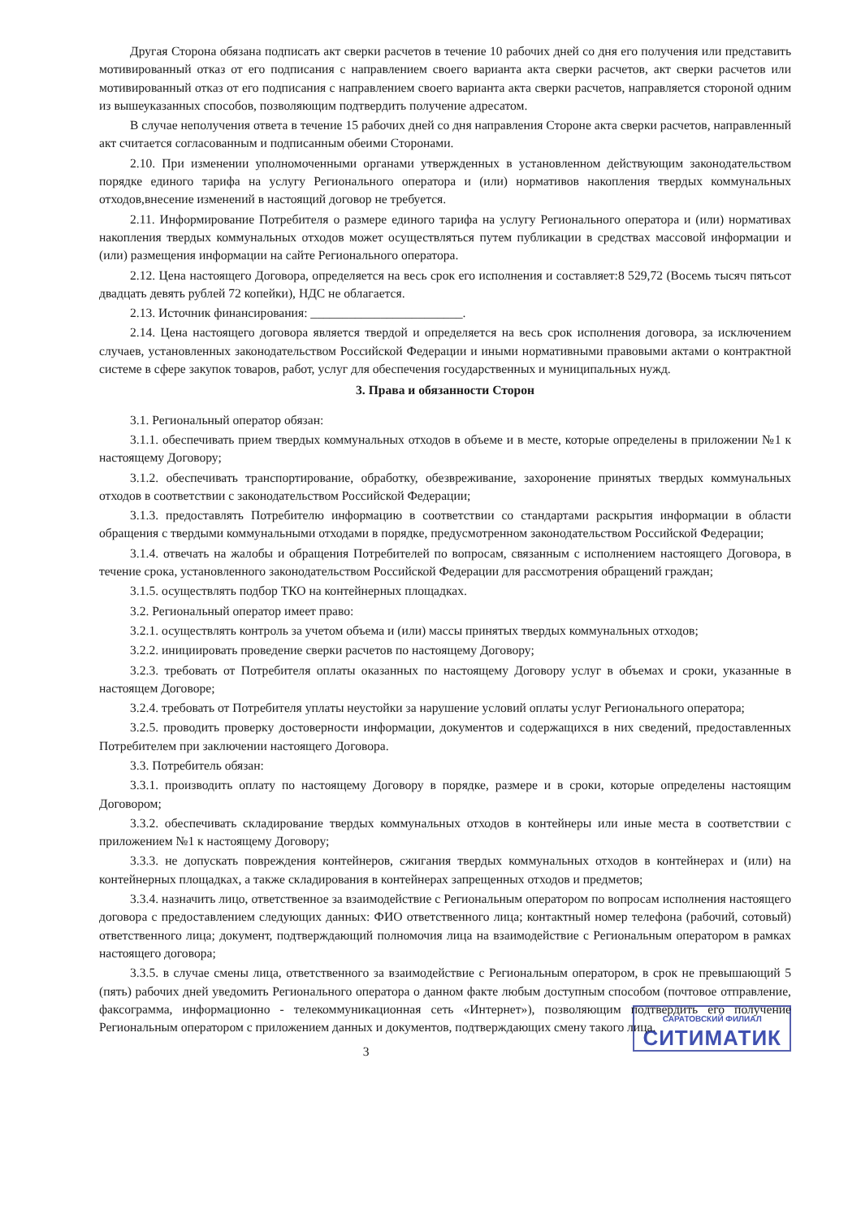Другая Сторона обязана подписать акт сверки расчетов в течение 10 рабочих дней со дня его получения или представить мотивированный отказ от его подписания с направлением своего варианта акта сверки расчетов, акт сверки расчетов или мотивированный отказ от его подписания с направлением своего варианта акта сверки расчетов, направляется стороной одним из вышеуказанных способов, позволяющим подтвердить получение адресатом.
В случае неполучения ответа в течение 15 рабочих дней со дня направления Стороне акта сверки расчетов, направленный акт считается согласованным и подписанным обеими Сторонами.
2.10. При изменении уполномоченными органами утвержденных в установленном действующим законодательством порядке единого тарифа на услугу Регионального оператора и (или) нормативов накопления твердых коммунальных отходов,внесение изменений в настоящий договор не требуется.
2.11. Информирование Потребителя о размере единого тарифа на услугу Регионального оператора и (или) нормативах накопления твердых коммунальных отходов может осуществляться путем публикации в средствах массовой информации и (или) размещения информации на сайте Регионального оператора.
2.12. Цена настоящего Договора, определяется на весь срок его исполнения и составляет:8 529,72 (Восемь тысяч пятьсот двадцать девять рублей 72 копейки), НДС не облагается.
2.13. Источник финансирования: ________________________.
2.14. Цена настоящего договора является твердой и определяется на весь срок исполнения договора, за исключением случаев, установленных законодательством Российской Федерации и иными нормативными правовыми актами о контрактной системе в сфере закупок товаров, работ, услуг для обеспечения государственных и муниципальных нужд.
3. Права и обязанности Сторон
3.1. Региональный оператор обязан:
3.1.1. обеспечивать прием твердых коммунальных отходов в объеме и в месте, которые определены в приложении №1 к настоящему Договору;
3.1.2. обеспечивать транспортирование, обработку, обезвреживание, захоронение принятых твердых коммунальных отходов в соответствии с законодательством Российской Федерации;
3.1.3. предоставлять Потребителю информацию в соответствии со стандартами раскрытия информации в области обращения с твердыми коммунальными отходами в порядке, предусмотренном законодательством Российской Федерации;
3.1.4. отвечать на жалобы и обращения Потребителей по вопросам, связанным с исполнением настоящего Договора, в течение срока, установленного законодательством Российской Федерации для рассмотрения обращений граждан;
3.1.5. осуществлять подбор ТКО на контейнерных площадках.
3.2. Региональный оператор имеет право:
3.2.1. осуществлять контроль за учетом объема и (или) массы принятых твердых коммунальных отходов;
3.2.2. инициировать проведение сверки расчетов по настоящему Договору;
3.2.3. требовать от Потребителя оплаты оказанных по настоящему Договору услуг в объемах и сроки, указанные в настоящем Договоре;
3.2.4. требовать от Потребителя уплаты неустойки за нарушение условий оплаты услуг Регионального оператора;
3.2.5. проводить проверку достоверности информации, документов и содержащихся в них сведений, предоставленных Потребителем при заключении настоящего Договора.
3.3. Потребитель обязан:
3.3.1. производить оплату по настоящему Договору в порядке, размере и в сроки, которые определены настоящим Договором;
3.3.2. обеспечивать складирование твердых коммунальных отходов в контейнеры или иные места в соответствии с приложением №1 к настоящему Договору;
3.3.3. не допускать повреждения контейнеров, сжигания твердых коммунальных отходов в контейнерах и (или) на контейнерных площадках, а также складирования в контейнерах запрещенных отходов и предметов;
3.3.4. назначить лицо, ответственное за взаимодействие с Региональным оператором по вопросам исполнения настоящего договора с предоставлением следующих данных: ФИО ответственного лица; контактный номер телефона (рабочий, сотовый) ответственного лица; документ, подтверждающий полномочия лица на взаимодействие с Региональным оператором в рамках настоящего договора;
3.3.5. в случае смены лица, ответственного за взаимодействие с Региональным оператором, в срок не превышающий 5 (пять) рабочих дней уведомить Регионального оператора о данном факте любым доступным способом (почтовое отправление, факсограмма, информационно - телекоммуникационная сеть «Интернет»), позволяющим подтвердить его получение Региональным оператором с приложением данных и документов, подтверждающих смену такого лица.
САРАТОВСКИЙ ФИЛИАЛ
СИТИМАТИК
3